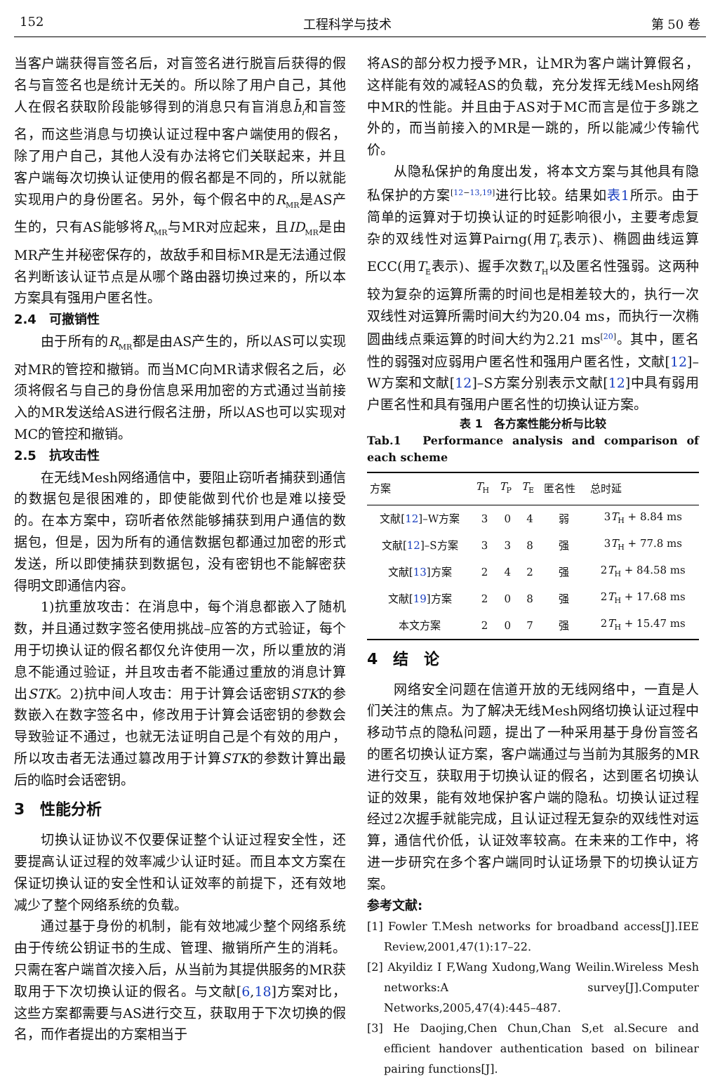152 工程科学与技术 第 50 卷
当客户端获得盲签名后，对盲签名进行脱盲后获得的假名与盲签名也是统计无关的。所以除了用户自己，其他人在假名获取阶段能够得到的消息只有盲消息h̄<sub>i</sub>和盲签名，而这些消息与切换认证过程中客户端使用的假名，除了用户自己，其他人没有办法将它们关联起来，并且客户端每次切换认证使用的假名都是不同的，所以就能实现用户的身份匿名。另外，每个假名中的R<sub>MR</sub>是AS产生的，只有AS能够将R<sub>MR</sub>与MR对应起来，且ID<sub>MR</sub>是由MR产生并秘密保存的，故敌手和目标MR是无法通过假名判断该认证节点是从哪个路由器切换过来的，所以本方案具有强用户匿名性。
2.4　可撤销性
由于所有的R<sub>MR</sub>都是由AS产生的，所以AS可以实现对MR的管控和撤销。而当MC向MR请求假名之后，必须将假名与自己的身份信息采用加密的方式通过当前接入的MR发送给AS进行假名注册，所以AS也可以实现对MC的管控和撤销。
2.5　抗攻击性
在无线Mesh网络通信中，要阻止窃听者捕获到通信的数据包是很困难的，即使能做到代价也是难以接受的。在本方案中，窃听者依然能够捕获到用户通信的数据包，但是，因为所有的通信数据包都通过加密的形式发送，所以即使捕获到数据包，没有密钥也不能解密获得明文即通信内容。
1)抗重放攻击：在消息中，每个消息都嵌入了随机数，并且通过数字签名使用挑战–应答的方式验证，每个用于切换认证的假名都仅允许使用一次，所以重放的消息不能通过验证，并且攻击者不能通过重放的消息计算出STK。2)抗中间人攻击：用于计算会话密钥STK的参数嵌入在数字签名中，修改用于计算会话密钥的参数会导致验证不通过，也就无法证明自己是个有效的用户，所以攻击者无法通过篡改用于计算STK的参数计算出最后的临时会话密钥。
3　性能分析
切换认证协议不仅要保证整个认证过程安全性，还要提高认证过程的效率减少认证时延。而且本文方案在保证切换认证的安全性和认证效率的前提下，还有效地减少了整个网络系统的负载。
通过基于身份的机制，能有效地减少整个网络系统由于传统公钥证书的生成、管理、撤销所产生的消耗。只需在客户端首次接入后，从当前为其提供服务的MR获取用于下次切换认证的假名。与文献[6,18]方案对比，这些方案都需要与AS进行交互，获取用于下次切换的假名，而作者提出的方案相当于
将AS的部分权力授予MR，让MR为客户端计算假名，这样能有效的减轻AS的负载，充分发挥无线Mesh网络中MR的性能。并且由于AS对于MC而言是位于多跳之外的，而当前接入的MR是一跳的，所以能减少传输代价。
从隐私保护的角度出发，将本文方案与其他具有隐私保护的方案<sup>[12−13,19]</sup>进行比较。结果如表1所示。由于简单的运算对于切换认证的时延影响很小，主要考虑复杂的双线性对运算Pairng(用T<sub>P</sub>表示)、椭圆曲线运算ECC(用T<sub>E</sub>表示)、握手次数T<sub>H</sub>以及匿名性强弱。这两种较为复杂的运算所需的时间也是相差较大的，执行一次双线性对运算所需时间大约为20.04 ms，而执行一次椭圆曲线点乘运算的时间大约为2.21 ms<sup>[20]</sup>。其中，匿名性的弱强对应弱用户匿名性和强用户匿名性，文献[12]–W方案和文献[12]–S方案分别表示文献[12]中具有弱用户匿名性和具有强用户匿名性的切换认证方案。
表 1　各方案性能分析与比较
Tab.1　Performance analysis and comparison of each scheme
| 方案 | T<sub>H</sub> | T<sub>P</sub> | T<sub>E</sub> | 匿名性 | 总时延 |
| --- | --- | --- | --- | --- | --- |
| 文献[ 12 ]–W方案 | 3 | 0 | 4 | 弱 | 3 T<sub>H</sub> + 8.84 ms |
| 文献[ 12 ]–S方案 | 3 | 3 | 8 | 强 | 3 T<sub>H</sub> + 77.8 ms |
| 文献[ 13 ]方案 | 2 | 4 | 2 | 强 | 2 T<sub>H</sub> + 84.58 ms |
| 文献[ 19 ]方案 | 2 | 0 | 8 | 强 | 2 T<sub>H</sub> + 17.68 ms |
| 本文方案 | 2 | 0 | 7 | 强 | 2 T<sub>H</sub> + 15.47 ms |
4　结　论
网络安全问题在信道开放的无线网络中，一直是人们关注的焦点。为了解决无线Mesh网络切换认证过程中移动节点的隐私问题，提出了一种采用基于身份盲签名的匿名切换认证方案，客户端通过与当前为其服务的MR进行交互，获取用于切换认证的假名，达到匿名切换认证的效果，能有效地保护客户端的隐私。切换认证过程经过2次握手就能完成，且认证过程无复杂的双线性对运算，通信代价低，认证效率较高。在未来的工作中，将进一步研究在多个客户端同时认证场景下的切换认证方案。
参考文献:
[1] Fowler T.Mesh networks for broadband access[J].IEE Review,2001,47(1):17–22.
[2] Akyildiz I F,Wang Xudong,Wang Weilin.Wireless Mesh networks:A survey[J].Computer Networks,2005,47(4):445–487.
[3] He Daojing,Chen Chun,Chan S,et al.Secure and efficient handover authentication based on bilinear pairing functions[J].